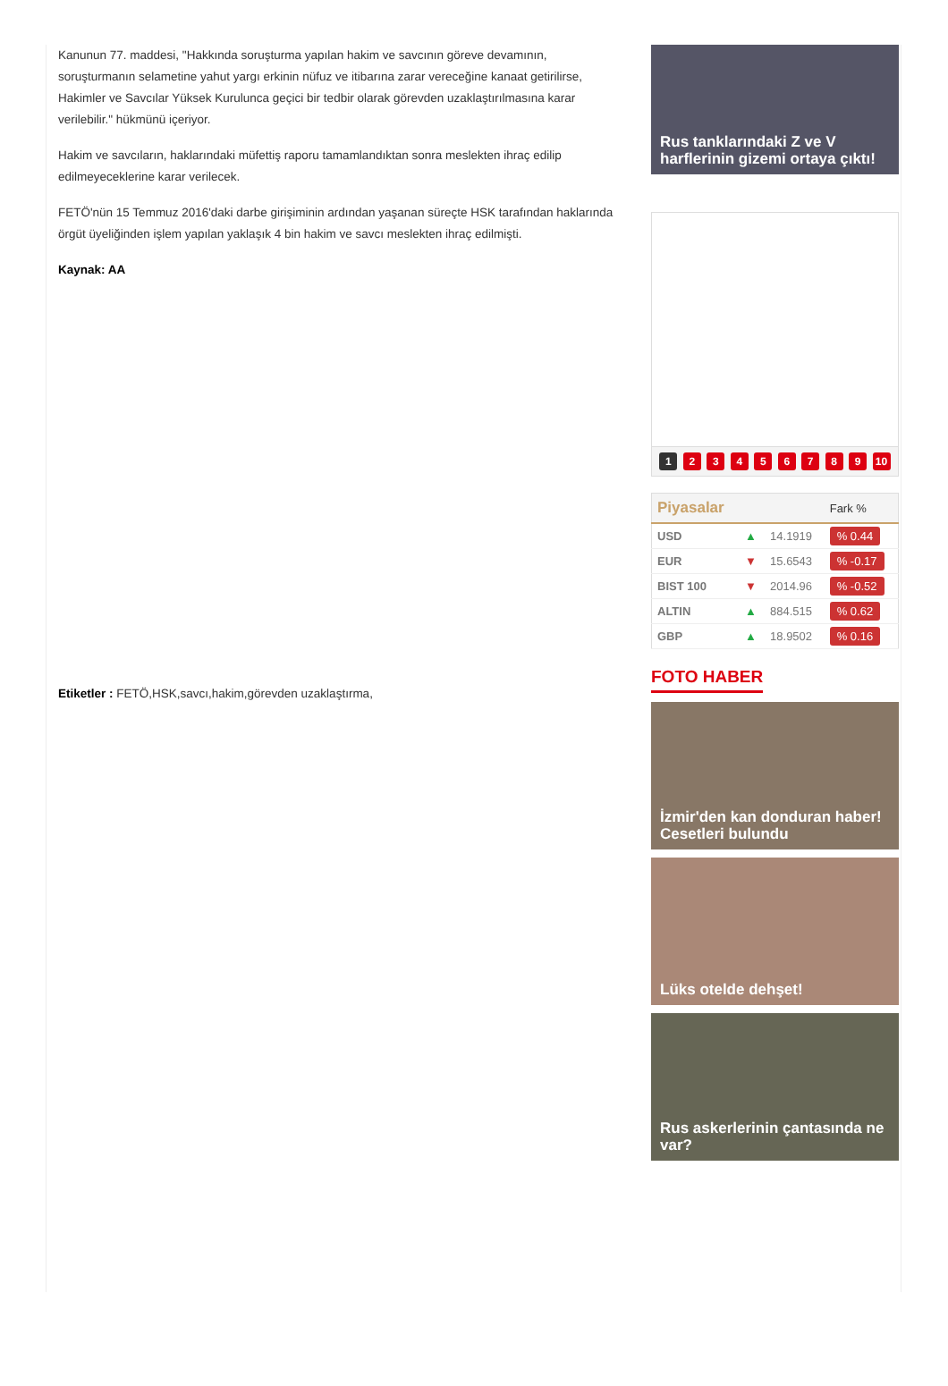Kanunun 77. maddesi, "Hakkında soruşturma yapılan hakim ve savcının göreve devamının, soruşturmanın selametine yahut yargı erkinin nüfuz ve itibarına zarar vereceğine kanaat getirilirse, Hakimler ve Savcılar Yüksek Kurulunca geçici bir tedbir olarak görevden uzaklaştırılmasına karar verilebilir." hükmünü içeriyor.
Hakim ve savcıların, haklarındaki müfettiş raporu tamamlandıktan sonra meslekten ihraç edilip edilmeyeceklerine karar verilecek.
FETÖ'nün 15 Temmuz 2016'daki darbe girişiminin ardından yaşanan süreçte HSK tarafından haklarında örgüt üyeliğinden işlem yapılan yaklaşık 4 bin hakim ve savcı meslekten ihraç edilmişti.
Kaynak: AA
Etiketler : FETÖ,HSK,savcı,hakim,görevden uzaklaştırma,
Rus tanklarındaki Z ve V harflerinin gizemi ortaya çıktı!
1 2 3 4 5 6 7 8 9 10
| Piyasalar | | | Fark % |
| --- | --- | --- | --- |
| USD | ▲ | 14.1919 | % 0.44 |
| EUR | ▼ | 15.6543 | % -0.17 |
| BIST 100 | ▼ | 2014.96 | % -0.52 |
| ALTIN | ▲ | 884.515 | % 0.62 |
| GBP | ▲ | 18.9502 | % 0.16 |
FOTO HABER
İzmir'den kan donduran haber! Cesetleri bulundu
Lüks otelde dehşet!
Rus askerlerinin çantasında ne var?